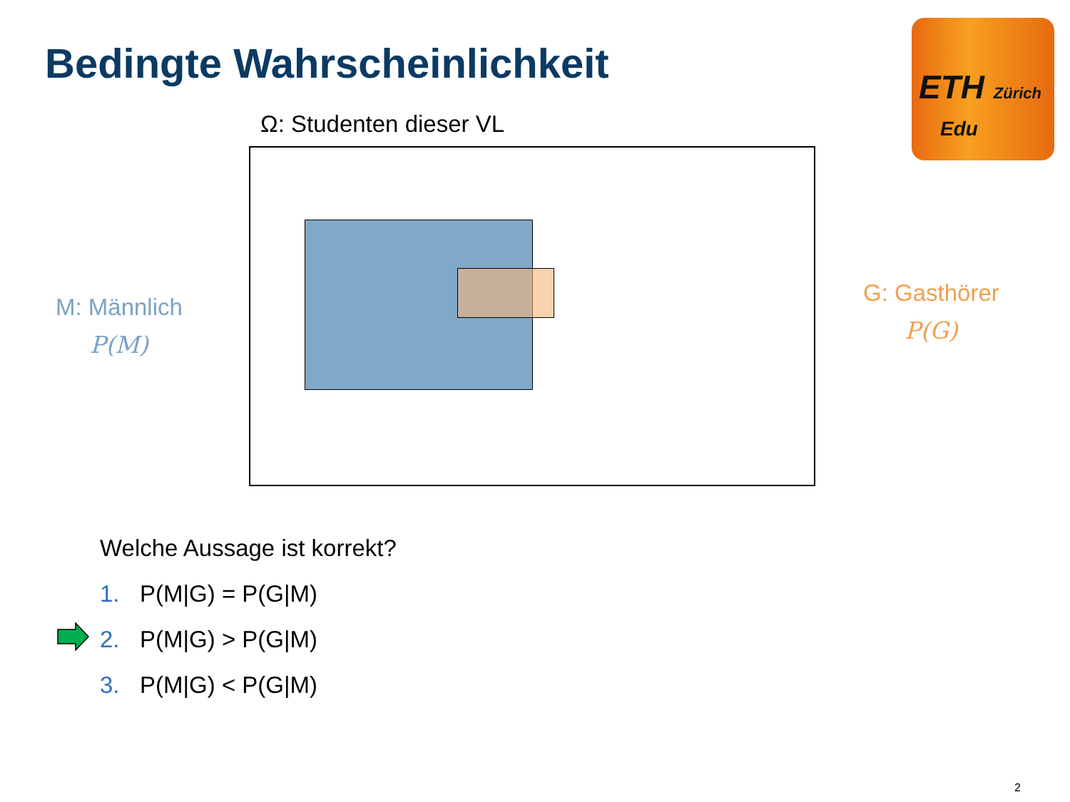Bedingte Wahrscheinlichkeit
ETH Zürich
Edu
Ω: Studenten dieser VL
M: Männlich
P(M)
G: Gasthörer
P(G)
Welche Aussage ist korrekt?
1. P(M|G) = P(G|M)
2. P(M|G) > P(G|M)
3. P(M|G) < P(G|M)
2